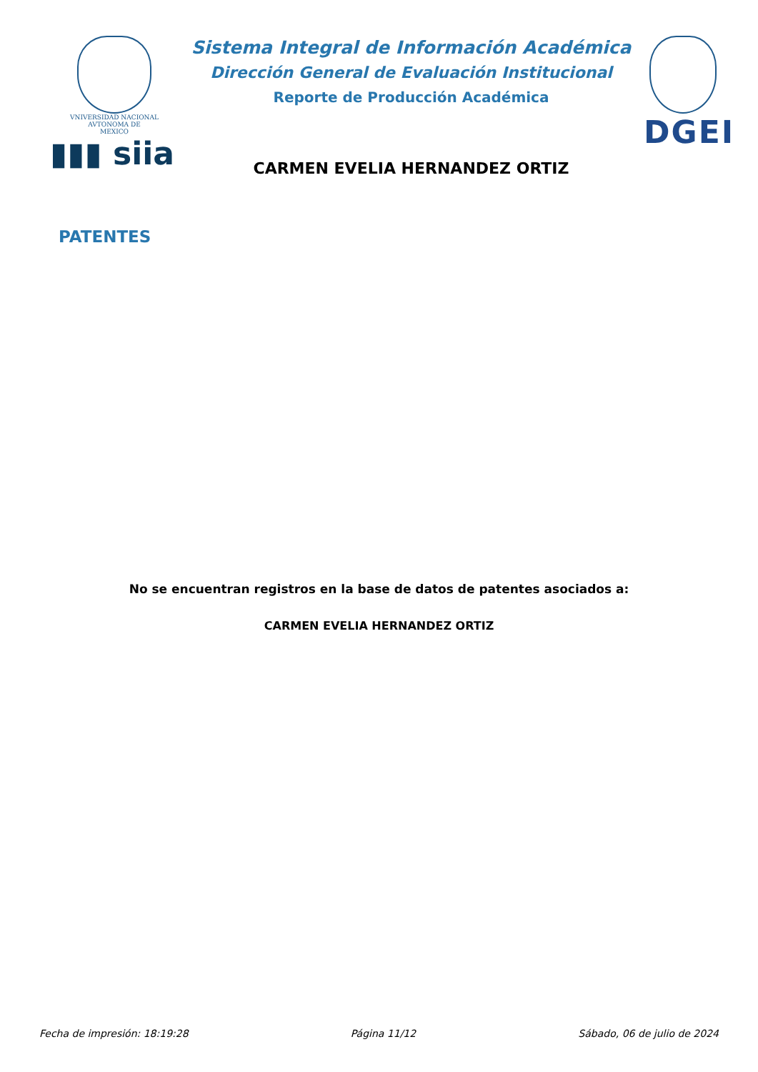VNIVERSIDAD NACIONAL
AVTONOMA DE
MEXICO
▮▮▮ siia
Sistema Integral de Información Académica
Dirección General de Evaluación Institucional
Reporte de Producción Académica
CARMEN EVELIA HERNANDEZ ORTIZ
DGEI
PATENTES
No se encuentran registros en la base de datos de patentes asociados a:
CARMEN EVELIA HERNANDEZ ORTIZ
Fecha de impresión: 18:19:28 Página 11/12 Sábado, 06 de julio de 2024